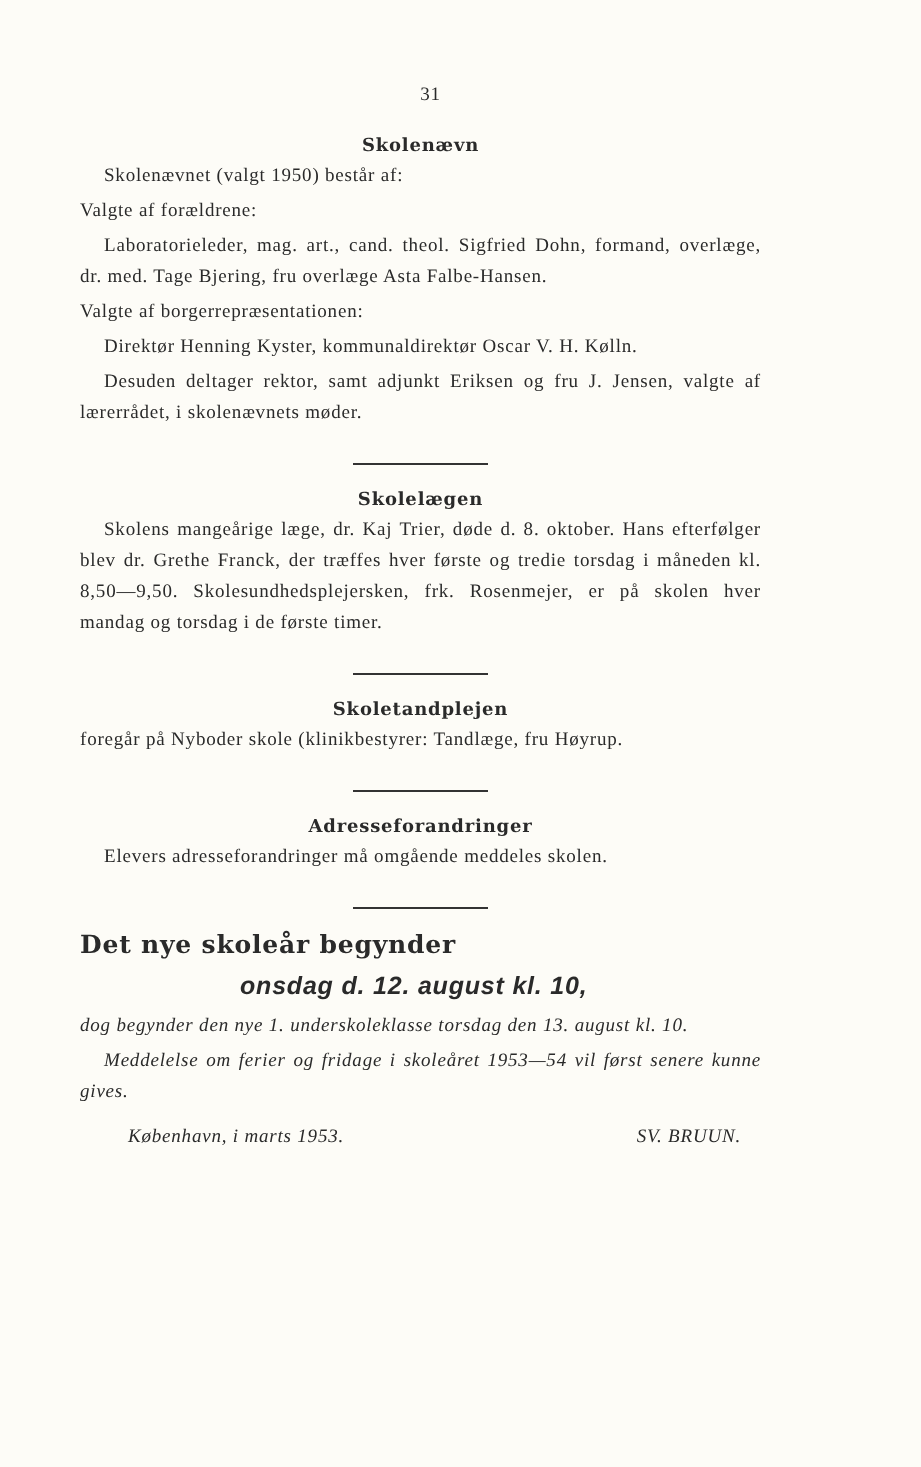31
Skolenævn
Skolenævnet (valgt 1950) består af:
Valgte af forældrene:
Laboratorieleder, mag. art., cand. theol. Sigfried Dohn, formand, overlæge, dr. med. Tage Bjering, fru overlæge Asta Falbe-Hansen.
Valgte af borgerrepræsentationen:
Direktør Henning Kyster, kommunaldirektør Oscar V. H. Kølln.
Desuden deltager rektor, samt adjunkt Eriksen og fru J. Jensen, valgte af lærerrådet, i skolenævnets møder.
Skolelægen
Skolens mangeårige læge, dr. Kaj Trier, døde d. 8. oktober. Hans efterfølger blev dr. Grethe Franck, der træffes hver første og tredie torsdag i måneden kl. 8,50—9,50. Skolesundhedsplejersken, frk. Rosenmejer, er på skolen hver mandag og torsdag i de første timer.
Skoletandplejen
foregår på Nyboder skole (klinikbestyrer: Tandlæge, fru Høyrup.
Adresseforandringer
Elevers adresseforandringer må omgående meddeles skolen.
Det nye skoleår begynder
onsdag d. 12. august kl. 10,
dog begynder den nye 1. underskoleklasse torsdag den 13. august kl. 10.
Meddelelse om ferier og fridage i skoleåret 1953—54 vil først senere kunne gives.
København, i marts 1953. SV. BRUUN.